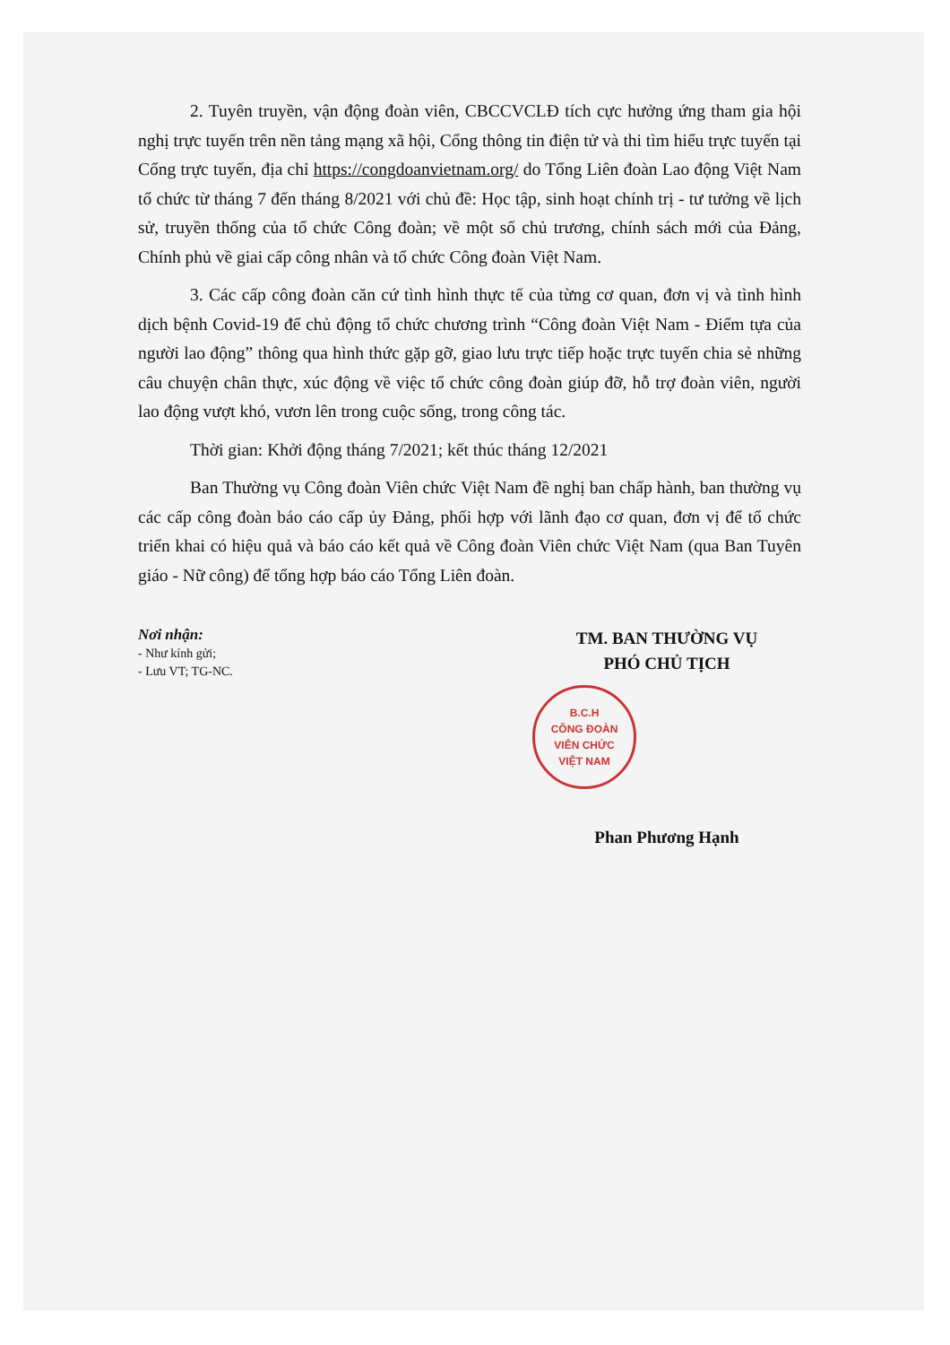2. Tuyên truyền, vận động đoàn viên, CBCCVCLĐ tích cực hưởng ứng tham gia hội nghị trực tuyến trên nền tảng mạng xã hội, Cổng thông tin điện tử và thi tìm hiểu trực tuyến tại Cổng trực tuyến, địa chỉ https://congdoanvietnam.org/ do Tổng Liên đoàn Lao động Việt Nam tổ chức từ tháng 7 đến tháng 8/2021 với chủ đề: Học tập, sinh hoạt chính trị - tư tưởng về lịch sử, truyền thống của tổ chức Công đoàn; về một số chủ trương, chính sách mới của Đảng, Chính phủ về giai cấp công nhân và tổ chức Công đoàn Việt Nam.
3. Các cấp công đoàn căn cứ tình hình thực tế của từng cơ quan, đơn vị và tình hình dịch bệnh Covid-19 để chủ động tổ chức chương trình “Công đoàn Việt Nam - Điểm tựa của người lao động” thông qua hình thức gặp gỡ, giao lưu trực tiếp hoặc trực tuyến chia sẻ những câu chuyện chân thực, xúc động về việc tổ chức công đoàn giúp đỡ, hỗ trợ đoàn viên, người lao động vượt khó, vươn lên trong cuộc sống, trong công tác.
Thời gian: Khởi động tháng 7/2021; kết thúc tháng 12/2021
Ban Thường vụ Công đoàn Viên chức Việt Nam đề nghị ban chấp hành, ban thường vụ các cấp công đoàn báo cáo cấp ủy Đảng, phối hợp với lãnh đạo cơ quan, đơn vị để tổ chức triển khai có hiệu quả và báo cáo kết quả về Công đoàn Viên chức Việt Nam (qua Ban Tuyên giáo - Nữ công) để tổng hợp báo cáo Tổng Liên đoàn.
Nơi nhận:
- Như kính gửi;
- Lưu VT; TG-NC.
TM. BAN THƯỜNG VỤ
PHÓ CHỦ TỊCH
B.C.H
CÔNG ĐOÀN
VIÊN CHỨC
VIỆT NAM
Phan Phương Hạnh